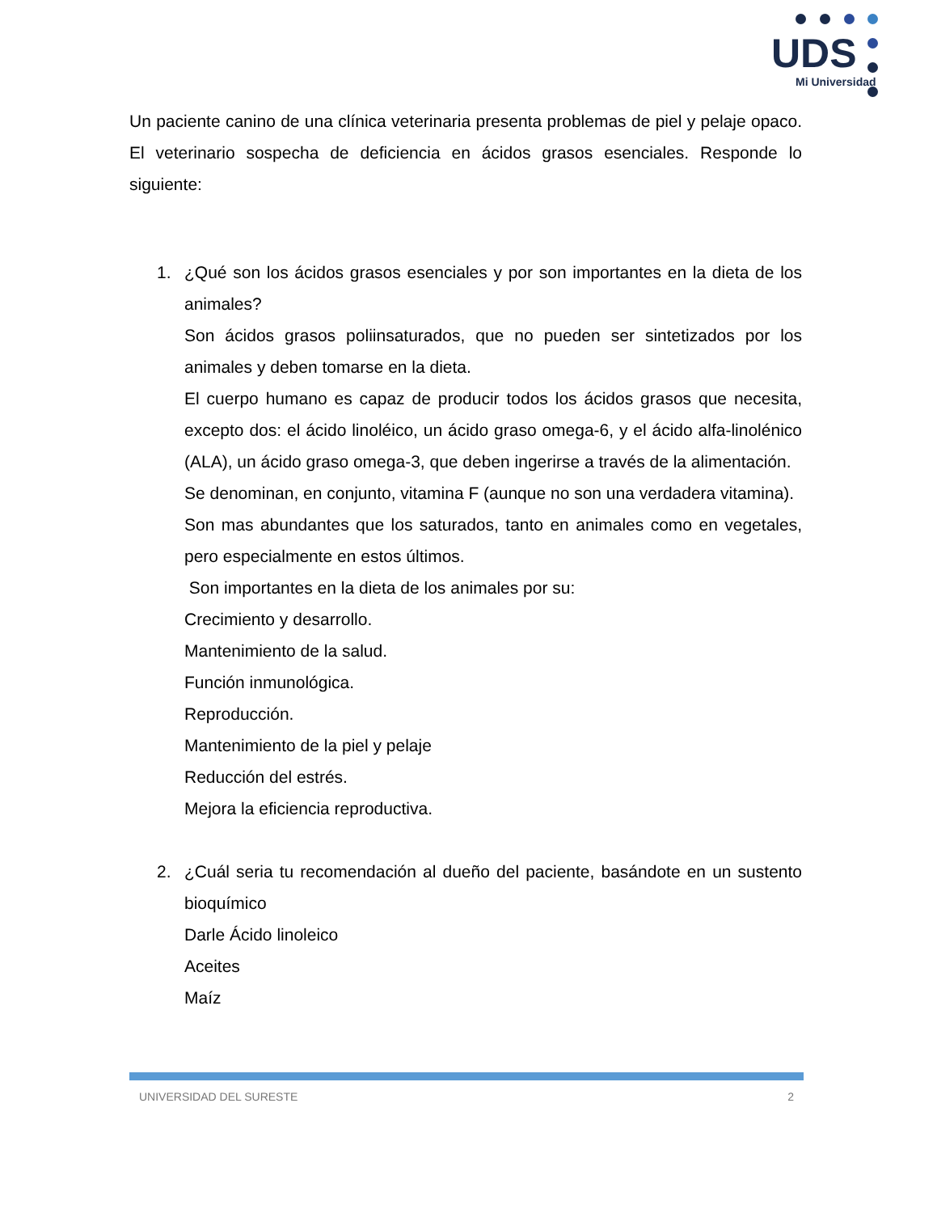UDS
Mi Universidad
Un paciente canino de una clínica veterinaria presenta problemas de piel y pelaje opaco. El veterinario sospecha de deficiencia en ácidos grasos esenciales. Responde lo siguiente:
1. ¿Qué son los ácidos grasos esenciales y por son importantes en la dieta de los animales?
Son ácidos grasos poliinsaturados, que no pueden ser sintetizados por los animales y deben tomarse en la dieta.
El cuerpo humano es capaz de producir todos los ácidos grasos que necesita, excepto dos: el ácido linoléico, un ácido graso omega-6, y el ácido alfa-linolénico (ALA), un ácido graso omega-3, que deben ingerirse a través de la alimentación.
Se denominan, en conjunto, vitamina F (aunque no son una verdadera vitamina).
Son mas abundantes que los saturados, tanto en animales como en vegetales, pero especialmente en estos últimos.
Son importantes en la dieta de los animales por su:
Crecimiento y desarrollo.
Mantenimiento de la salud.
Función inmunológica.
Reproducción.
Mantenimiento de la piel y pelaje
Reducción del estrés.
Mejora la eficiencia reproductiva.
2. ¿Cuál seria tu recomendación al dueño del paciente, basándote en un sustento bioquímico
Darle Ácido linoleico
Aceites
Maíz
UNIVERSIDAD DEL SURESTE 2